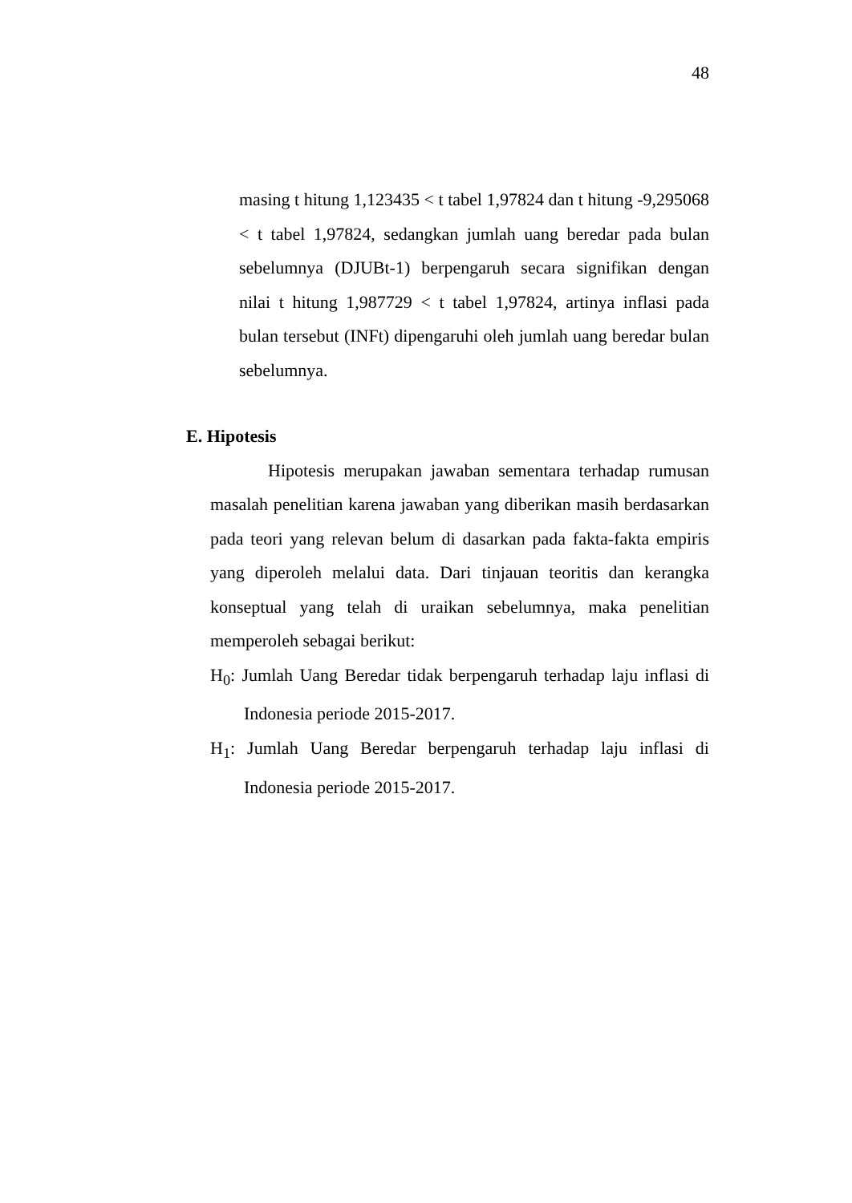48
masing t hitung 1,123435 < t tabel 1,97824 dan t hitung -9,295068 < t tabel 1,97824, sedangkan jumlah uang beredar pada bulan sebelumnya (DJUBt-1) berpengaruh secara signifikan dengan nilai t hitung 1,987729 < t tabel 1,97824, artinya inflasi pada bulan tersebut (INFt) dipengaruhi oleh jumlah uang beredar bulan sebelumnya.
E. Hipotesis
Hipotesis merupakan jawaban sementara terhadap rumusan masalah penelitian karena jawaban yang diberikan masih berdasarkan pada teori yang relevan belum di dasarkan pada fakta-fakta empiris yang diperoleh melalui data. Dari tinjauan teoritis dan kerangka konseptual yang telah di uraikan sebelumnya, maka penelitian memperoleh sebagai berikut:
H<sub>0</sub>: Jumlah Uang Beredar tidak berpengaruh terhadap laju inflasi di Indonesia periode 2015-2017.
H<sub>1</sub>: Jumlah Uang Beredar berpengaruh terhadap laju inflasi di Indonesia periode 2015-2017.